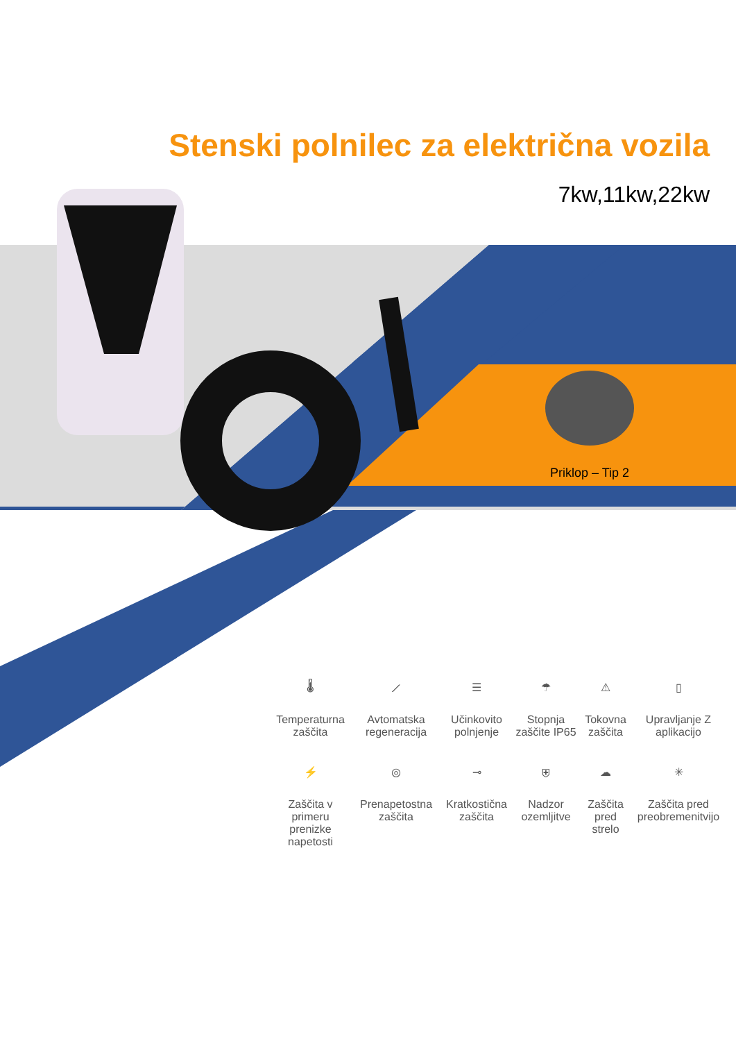Stenski polnilec za električna vozila
7kw,11kw,22kw
Priklop – Tip 2
🌡
Temperaturna zaščita
⟋
Avtomatska regeneracija
☰
Učinkovito polnjenje
☂
Stopnja zaščite IP65
⚠
Tokovna zaščita
▯
Upravljanje Z aplikacijo
⚡
Zaščita v primeru prenizke napetosti
◎
Prenapetostna zaščita
⊸
Kratkostična zaščita
⛨
Nadzor ozemljitve
☁
Zaščita pred strelo
✳
Zaščita pred preobremenitvijo